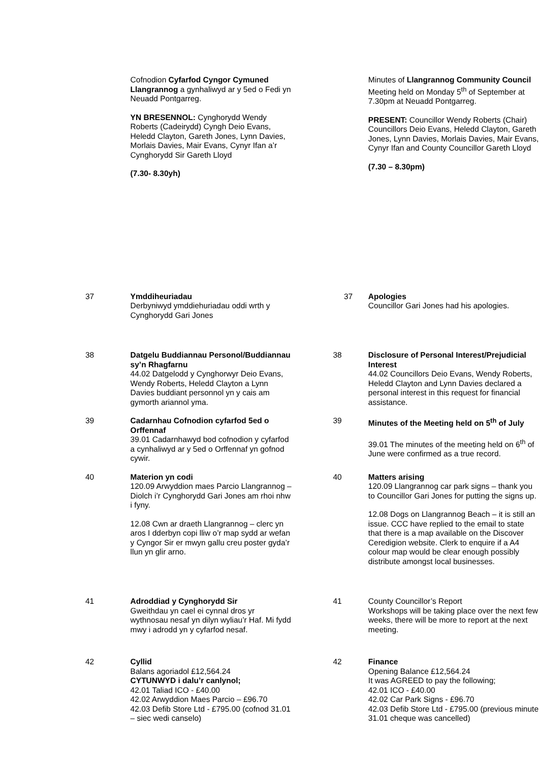| | Cofnodion Cyfarfod Cyngor Cymuned Llangrannog a gynhaliwyd ar y 5ed o Fedi yn Neuadd Pontgarreg. YN BRESENNOL: Cynghorydd Wendy Roberts (Cadeirydd) Cyngh Deio Evans, Heledd Clayton, Gareth Jones, Lynn Davies, Morlais Davies, Mair Evans, Cynyr Ifan a’r Cynghorydd Sir Gareth Lloyd (7.30- 8.30yh) | | Minutes of Llangrannog Community Council Meeting held on Monday 5<sup>th</sup> of September at 7.30pm at Neuadd Pontgarreg. PRESENT: Councillor Wendy Roberts (Chair) Councillors Deio Evans, Heledd Clayton, Gareth Jones, Lynn Davies, Morlais Davies, Mair Evans, Cynyr Ifan and County Councillor Gareth Lloyd (7.30 – 8.30pm) |
| 37 | Ymddiheuriadau Derbyniwyd ymddiehuriadau oddi wrth y Cynghorydd Gari Jones | 37 | Apologies Councillor Gari Jones had his apologies. |
| 38 | Datgelu Buddiannau Personol/Buddiannau sy’n Rhagfarnu 44.02 Datgelodd y Cynghorwyr Deio Evans, Wendy Roberts, Heledd Clayton a Lynn Davies buddiant personnol yn y cais am gymorth ariannol yma. | 38 | Disclosure of Personal Interest/Prejudicial Interest 44.02 Councillors Deio Evans, Wendy Roberts, Heledd Clayton and Lynn Davies declared a personal interest in this request for financial assistance. |
| 39 | Cadarnhau Cofnodion cyfarfod 5ed o Orffennaf 39.01 Cadarnhawyd bod cofnodion y cyfarfod a cynhaliwyd ar y 5ed o Orffennaf yn gofnod cywir. | 39 | Minutes of the Meeting held on 5<sup>th</sup> of July 39.01 The minutes of the meeting held on 6<sup>th</sup> of June were confirmed as a true record. |
| 40 | Materion yn codi 120.09 Arwyddion maes Parcio Llangrannog – Diolch i’r Cynghorydd Gari Jones am rhoi nhw i fyny. 12.08 Cwn ar draeth Llangrannog – clerc yn aros I dderbyn copi lliw o’r map sydd ar wefan y Cyngor Sir er mwyn gallu creu poster gyda’r llun yn glir arno. | 40 | Matters arising 120.09 Llangrannog car park signs – thank you to Councillor Gari Jones for putting the signs up. 12.08 Dogs on Llangrannog Beach – it is still an issue. CCC have replied to the email to state that there is a map available on the Discover Ceredigion website. Clerk to enquire if a A4 colour map would be clear enough possibly distribute amongst local businesses. |
| 41 | Adroddiad y Cynghorydd Sir Gweithdau yn cael ei cynnal dros yr wythnosau nesaf yn dilyn wyliau’r Haf. Mi fydd mwy i adrodd yn y cyfarfod nesaf. | 41 | County Councillor’s Report Workshops will be taking place over the next few weeks, there will be more to report at the next meeting. |
| 42 | Cyllid Balans agoriadol £12,564.24 CYTUNWYD i dalu’r canlynol; 42.01 Taliad ICO - £40.00 42.02 Arwyddion Maes Parcio – £96.70 42.03 Defib Store Ltd - £795.00 (cofnod 31.01 – siec wedi canselo) | 42 | Finance Opening Balance £12,564.24 It was AGREED to pay the following; 42.01 ICO - £40.00 42.02 Car Park Signs - £96.70 42.03 Defib Store Ltd - £795.00 (previous minute 31.01 cheque was cancelled) |